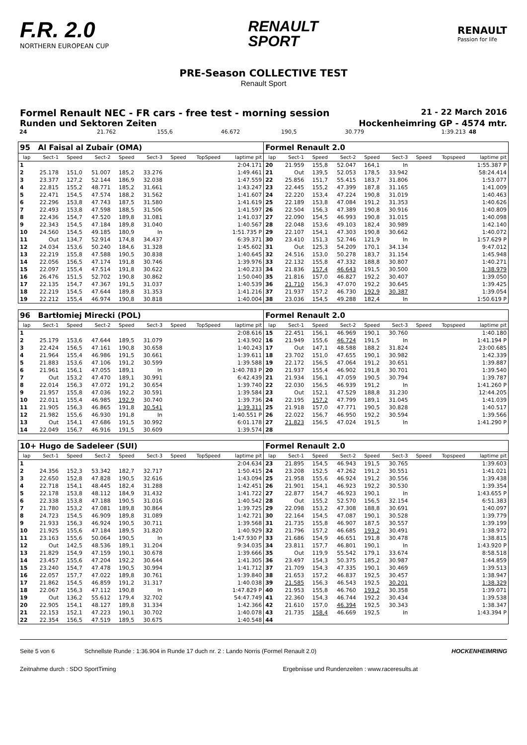F.R. 2.0
NORTHERN EUROPEAN CUP
RENAULT
SPORT
RENAULT
Passion for life
PRE-Season COLLECTIVE TEST
Renault Sport
Formel Renault NEC - FR cars - free test - morning session 21 - 22 March 2016
Runden und Sektoren Zeiten Hockenheimring GP - 4574 mtr.
| 24 | 21.762 | 155,6 | 46.672 | 190,5 | 30.779 | | | 1:39.213 | 48 | |
| 95 Al Faisal al Zubair (OMA) | | | | | | | | | Formel Renault 2.0 | | | | | | | | |
| lap | Sect-1 | Speed | Sect-2 | Speed | Sect-3 | Speed | TopSpeed | laptime pit | lap | Sect-1 | Speed | Sect-2 | Speed | Sect-3 | Speed | Topspeed | laptime pit |
| 1 | | | | | | | | 2:04.171 | 20 | 21.959 | 155,8 | 52.047 | 164,1 | In | | | 1:55.387 P |
| 2 | 25.178 | 151,0 | 51.007 | 185,2 | 33.276 | | | 1:49.461 | 21 | Out | 139,5 | 52.053 | 178,5 | 33.942 | | | 58:24.414 |
| 3 | 23.377 | 127,2 | 52.144 | 186,9 | 32.038 | | | 1:47.559 | 22 | 25.856 | 151,7 | 55.415 | 183,7 | 31.806 | | | 1:53.077 |
| 4 | 22.815 | 155,2 | 48.771 | 185,2 | 31.661 | | | 1:43.247 | 23 | 22.445 | 155,2 | 47.399 | 187,8 | 31.165 | | | 1:41.009 |
| 5 | 22.471 | 154,5 | 47.574 | 188,2 | 31.562 | | | 1:41.607 | 24 | 22.220 | 153,4 | 47.224 | 190,8 | 31.019 | | | 1:40.463 |
| 6 | 22.296 | 153,8 | 47.743 | 187,5 | 31.580 | | | 1:41.619 | 25 | 22.189 | 153,8 | 47.084 | 191,2 | 31.353 | | | 1:40.626 |
| 7 | 22.493 | 153,8 | 47.598 | 188,5 | 31.506 | | | 1:41.597 | 26 | 22.504 | 156,3 | 47.389 | 190,8 | 30.916 | | | 1:40.809 |
| 8 | 22.436 | 154,7 | 47.520 | 189,8 | 31.081 | | | 1:41.037 | 27 | 22.090 | 154,5 | 46.993 | 190,8 | 31.015 | | | 1:40.098 |
| 9 | 22.343 | 154,5 | 47.184 | 189,8 | 31.040 | | | 1:40.567 | 28 | 22.048 | 153,6 | 49.103 | 182,4 | 30.989 | | | 1:42.140 |
| 10 | 24.560 | 154,5 | 49.185 | 180,9 | In | | | 1:51.735 P | 29 | 22.107 | 154,1 | 47.303 | 190,8 | 30.662 | | | 1:40.072 |
| 11 | Out | 134,7 | 52.914 | 174,8 | 34.437 | | | 6:39.371 | 30 | 23.410 | 151,3 | 52.746 | 121,9 | In | | | 1:57.629 P |
| 12 | 24.034 | 153,6 | 50.240 | 184,6 | 31.328 | | | 1:45.602 | 31 | Out | 125,3 | 54.209 | 170,1 | 34.134 | | | 9:47.012 |
| 13 | 22.219 | 155,8 | 47.588 | 190,5 | 30.838 | | | 1:40.645 | 32 | 24.516 | 153,0 | 50.278 | 183,7 | 31.154 | | | 1:45.948 |
| 14 | 22.056 | 156,5 | 47.174 | 191,8 | 30.746 | | | 1:39.976 | 33 | 22.132 | 155,8 | 47.332 | 188,8 | 30.807 | | | 1:40.271 |
| 15 | 22.097 | 155,4 | 47.514 | 191,8 | 30.622 | | | 1:40.233 | 34 | 21.836 | 157,4 | 46.643 | 191,5 | 30.500 | | | 1:38.979 |
| 16 | 26.476 | 151,5 | 52.702 | 190,8 | 30.862 | | | 1:50.040 | 35 | 21.816 | 157,0 | 46.827 | 192,2 | 30.407 | | | 1:39.050 |
| 17 | 22.135 | 154,7 | 47.367 | 191,5 | 31.037 | | | 1:40.539 | 36 | 21.710 | 156,3 | 47.070 | 192,2 | 30.645 | | | 1:39.425 |
| 18 | 22.219 | 154,5 | 47.644 | 189,8 | 31.353 | | | 1:41.216 | 37 | 21.937 | 157,2 | 46.730 | 192,9 | 30.387 | | | 1:39.054 |
| 19 | 22.212 | 155,4 | 46.974 | 190,8 | 30.818 | | | 1:40.004 | 38 | 23.036 | 154,5 | 49.288 | 182,4 | In | | | 1:50.619 P |
| 96 Bartłomiej Mirecki (POL) | | | | | | | | | Formel Renault 2.0 | | | | | | | | |
| lap | Sect-1 | Speed | Sect-2 | Speed | Sect-3 | Speed | TopSpeed | laptime pit | lap | Sect-1 | Speed | Sect-2 | Speed | Sect-3 | Speed | Topspeed | laptime pit |
| 1 | | | | | | | | 2:08.616 | 15 | 22.451 | 156,1 | 46.969 | 190,1 | 30.760 | | | 1:40.180 |
| 2 | 25.179 | 153,6 | 47.644 | 189,5 | 31.079 | | | 1:43.902 | 16 | 21.949 | 155,6 | 46.724 | 191,5 | In | | | 1:41.194 P |
| 3 | 22.424 | 156,5 | 47.161 | 190,8 | 30.658 | | | 1:40.243 | 17 | Out | 147,1 | 48.588 | 188,2 | 31.824 | | | 23:00.685 |
| 4 | 21.964 | 155,4 | 46.986 | 191,5 | 30.661 | | | 1:39.611 | 18 | 23.702 | 151,0 | 47.655 | 190,1 | 30.982 | | | 1:42.339 |
| 5 | 21.883 | 153,6 | 47.106 | 191,2 | 30.599 | | | 1:39.588 | 19 | 22.172 | 156,5 | 47.064 | 191,2 | 30.651 | | | 1:39.887 |
| 6 | 21.961 | 156,1 | 47.055 | 189,1 | In | | | 1:40.783 P | 20 | 21.937 | 155,4 | 46.902 | 191,8 | 30.701 | | | 1:39.540 |
| 7 | Out | 153,2 | 47.470 | 189,1 | 30.991 | | | 6:42.439 | 21 | 21.934 | 156,1 | 47.059 | 190,5 | 30.794 | | | 1:39.787 |
| 8 | 22.014 | 156,3 | 47.072 | 191,2 | 30.654 | | | 1:39.740 | 22 | 22.030 | 156,5 | 46.939 | 191,2 | In | | | 1:41.260 P |
| 9 | 21.957 | 155,8 | 47.036 | 192,2 | 30.591 | | | 1:39.584 | 23 | Out | 152,1 | 47.529 | 188,8 | 31.230 | | | 12:44.205 |
| 10 | 22.011 | 155,4 | 46.985 | 192,9 | 30.740 | | | 1:39.736 | 24 | 22.195 | 157,2 | 47.799 | 189,1 | 31.045 | | | 1:41.039 |
| 11 | 21.905 | 156,3 | 46.865 | 191,8 | 30.541 | | | 1:39.311 | 25 | 21.918 | 157,0 | 47.771 | 190,5 | 30.828 | | | 1:40.517 |
| 12 | 21.982 | 155,6 | 46.930 | 191,8 | In | | | 1:40.551 P | 26 | 22.022 | 156,7 | 46.950 | 192,2 | 30.594 | | | 1:39.566 |
| 13 | Out | 154,1 | 47.686 | 191,5 | 30.992 | | | 6:01.178 | 27 | 21.823 | 156,5 | 47.024 | 191,5 | In | | | 1:41.290 P |
| 14 | 22.049 | 156,7 | 46.916 | 191,5 | 30.609 | | | 1:39.574 | 28 | | | | | | | | |
| 10+ Hugo de Sadeleer (SUI) | | | | | | | | | Formel Renault 2.0 | | | | | | | | |
| lap | Sect-1 | Speed | Sect-2 | Speed | Sect-3 | Speed | TopSpeed | laptime pit | lap | Sect-1 | Speed | Sect-2 | Speed | Sect-3 | Speed | Topspeed | laptime pit |
| 1 | | | | | | | | 2:04.634 | 23 | 21.895 | 154,5 | 46.943 | 191,5 | 30.765 | | | 1:39.603 |
| 2 | 24.356 | 152,3 | 53.342 | 182,7 | 32.717 | | | 1:50.415 | 24 | 23.208 | 152,5 | 47.262 | 191,2 | 30.551 | | | 1:41.021 |
| 3 | 22.650 | 152,8 | 47.828 | 190,5 | 32.616 | | | 1:43.094 | 25 | 21.958 | 155,6 | 46.924 | 191,2 | 30.556 | | | 1:39.438 |
| 4 | 22.718 | 154,1 | 48.445 | 182,4 | 31.288 | | | 1:42.451 | 26 | 21.901 | 154,1 | 46.923 | 192,2 | 30.530 | | | 1:39.354 |
| 5 | 22.178 | 153,8 | 48.112 | 184,9 | 31.432 | | | 1:41.722 | 27 | 22.877 | 154,7 | 46.923 | 190,1 | In | | | 1:43.655 P |
| 6 | 22.338 | 153,8 | 47.188 | 190,5 | 31.016 | | | 1:40.542 | 28 | Out | 155,2 | 52.570 | 156,5 | 32.154 | | | 6:51.383 |
| 7 | 21.780 | 153,2 | 47.081 | 189,8 | 30.864 | | | 1:39.725 | 29 | 22.098 | 153,2 | 47.308 | 188,8 | 30.691 | | | 1:40.097 |
| 8 | 24.723 | 154,5 | 46.909 | 189,8 | 31.089 | | | 1:42.721 | 30 | 22.164 | 154,5 | 47.087 | 190,1 | 30.528 | | | 1:39.779 |
| 9 | 21.933 | 156,3 | 46.924 | 190,5 | 30.711 | | | 1:39.568 | 31 | 21.735 | 155,8 | 46.907 | 187,5 | 30.557 | | | 1:39.199 |
| 10 | 21.925 | 155,6 | 47.184 | 189,5 | 31.820 | | | 1:40.929 | 32 | 21.796 | 157,2 | 46.685 | 193,2 | 30.491 | | | 1:38.972 |
| 11 | 23.163 | 155,6 | 50.064 | 190,5 | In | | | 1:47.930 P | 33 | 21.686 | 154,9 | 46.651 | 191,8 | 30.478 | | | 1:38.815 |
| 12 | Out | 142,5 | 48.536 | 189,1 | 31.204 | | | 9:34.035 | 34 | 23.811 | 157,7 | 46.801 | 190,1 | In | | | 1:43.920 P |
| 13 | 21.829 | 154,9 | 47.159 | 190,1 | 30.678 | | | 1:39.666 | 35 | Out | 119,9 | 55.542 | 179,1 | 33.674 | | | 8:58.518 |
| 14 | 23.457 | 155,6 | 47.204 | 192,2 | 30.644 | | | 1:41.305 | 36 | 23.497 | 154,3 | 50.375 | 185,2 | 30.987 | | | 1:44.859 |
| 15 | 23.240 | 154,7 | 47.478 | 190,5 | 30.994 | | | 1:41.712 | 37 | 21.709 | 154,3 | 47.335 | 190,1 | 30.469 | | | 1:39.513 |
| 16 | 22.057 | 157,7 | 47.022 | 189,8 | 30.761 | | | 1:39.840 | 38 | 21.653 | 157,2 | 46.837 | 192,5 | 30.457 | | | 1:38.947 |
| 17 | 21.862 | 154,5 | 46.859 | 191,2 | 31.317 | | | 1:40.038 | 39 | 21.585 | 156,3 | 46.543 | 192,5 | 30.201 | | | 1:38.329 |
| 18 | 22.067 | 156,3 | 47.112 | 190,8 | In | | | 1:47.829 P | 40 | 21.953 | 155,8 | 46.760 | 193,2 | 30.358 | | | 1:39.071 |
| 19 | Out | 136,2 | 55.612 | 179,4 | 32.702 | | | 54:47.749 | 41 | 22.360 | 154,3 | 46.744 | 192,2 | 30.434 | | | 1:39.538 |
| 20 | 22.905 | 154,1 | 48.127 | 189,8 | 31.334 | | | 1:42.366 | 42 | 21.610 | 157,0 | 46.394 | 192,5 | 30.343 | | | 1:38.347 |
| 21 | 22.153 | 152,1 | 47.223 | 190,1 | 30.702 | | | 1:40.078 | 43 | 21.735 | 158,4 | 46.669 | 192,5 | In | | | 1:43.394 P |
| 22 | 22.354 | 156,5 | 47.519 | 189,5 | 30.675 | | | 1:40.548 | 44 | | | | | | | | |
Seite 5 von 6 Schnellste Runde : 1:36.904 in Runde 17 duch nr. 2 : Lando Norris (Formel Renault 2.0) HOCKENHEIMRING
Zeitnahme durch : SDO SportTiming Ergebnisse und Rundenzeiten : www.raceresults.at